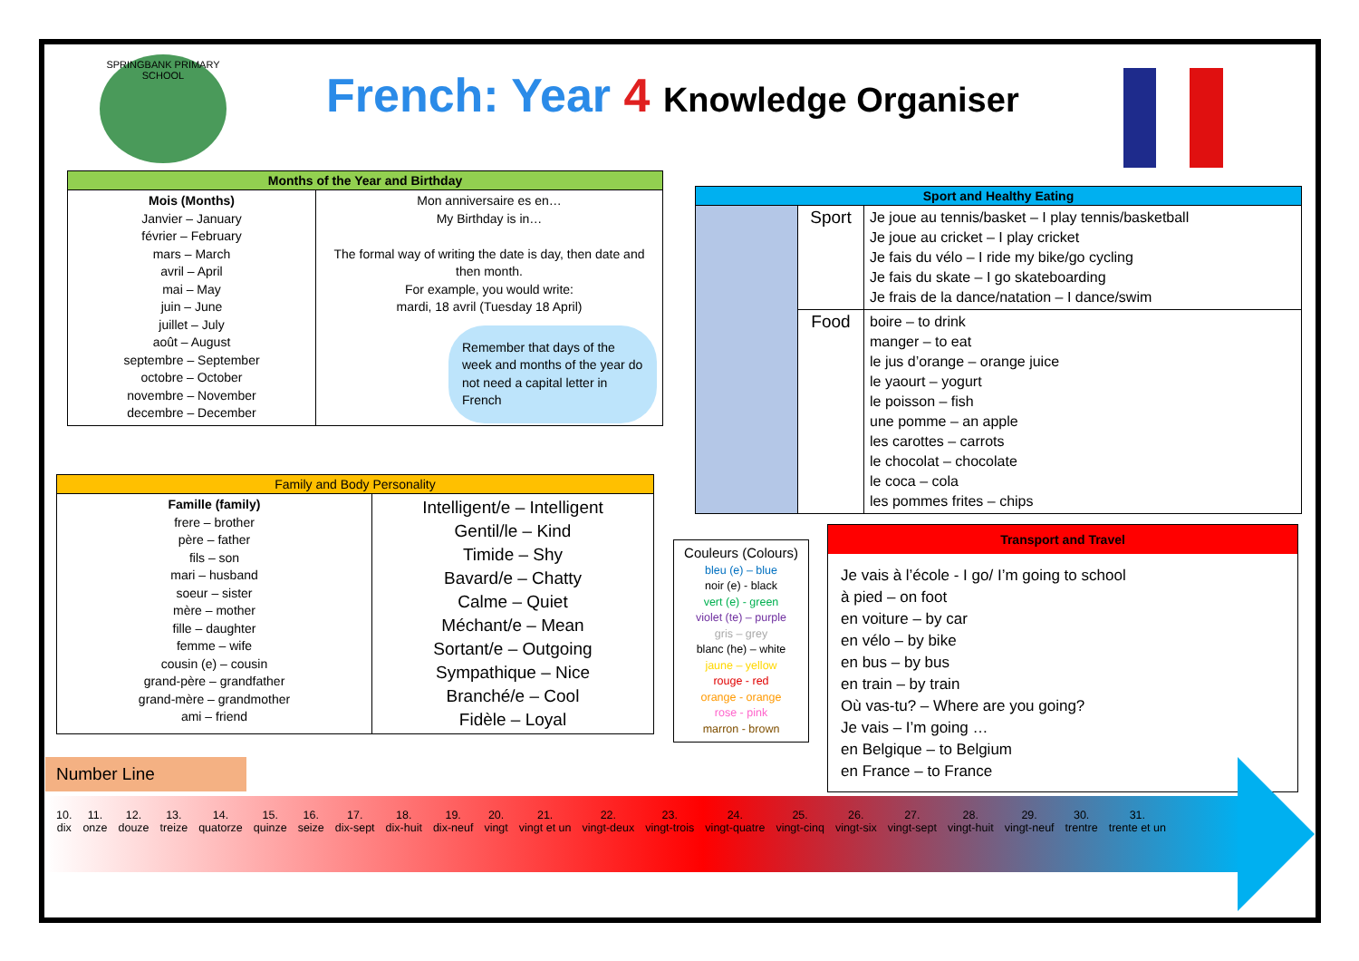SPRINGBANK PRIMARY SCHOOL
French: Year 4 Knowledge Organiser
| Months of the Year and Birthday | |
| --- | --- |
| Mois (Months) Janvier – January février – February mars – March avril – April mai – May juin – June juillet – July août – August septembre – September octobre – October novembre – November decembre – December | Mon anniversaire es en… My Birthday is in… The formal way of writing the date is day, then date and then month. For example, you would write: mardi, 18 avril (Tuesday 18 April) Remember that days of the week and months of the year do not need a capital letter in French |
| Sport and Healthy Eating | | |
| --- | --- | --- |
| | Sport | Je joue au tennis/basket – I play tennis/basketball Je joue au cricket – I play cricket Je fais du vélo – I ride my bike/go cycling Je fais du skate – I go skateboarding Je frais de la dance/natation – I dance/swim |
| | Food | boire – to drink manger – to eat le jus d’orange – orange juice le yaourt – yogurt le poisson – fish une pomme – an apple les carottes – carrots le chocolat – chocolate le coca – cola les pommes frites – chips |
| Family and Body Personality | |
| --- | --- |
| Famille (family) frere – brother père – father fils – son mari – husband soeur – sister mère – mother fille – daughter femme – wife cousin (e) – cousin grand-père – grandfather grand-mère – grandmother ami – friend | Intelligent/e – Intelligent Gentil/le – Kind Timide – Shy Bavard/e – Chatty Calme – Quiet Méchant/e – Mean Sortant/e – Outgoing Sympathique – Nice Branché/e – Cool Fidèle – Loyal |
Couleurs (Colours)
bleu (e) – blue
noir (e) - black
vert (e) - green
violet (te) – purple
gris – grey
blanc (he) – white
jaune – yellow
rouge - red
orange - orange
rose - pink
marron - brown
Transport and Travel
Je vais à l’école - I go/ I’m going to school
à pied – on foot
en voiture – by car
en vélo – by bike
en bus – by bus
en train – by train
Où vas-tu? – Where are you going?
Je vais – I’m going …
en Belgique – to Belgium
en France – to France
Number Line
| 10. dix | 11. onze | 12. douze | 13. treize | 14. quatorze | 15. quinze | 16. seize | 17. dix-sept | 18. dix-huit | 19. dix-neuf | 20. vingt | 21. vingt et un | 22. vingt-deux | 23. vingt-trois | 24. vingt-quatre | 25. vingt-cinq | 26. vingt-six | 27. vingt-sept | 28. vingt-huit | 29. vingt-neuf | 30. trentre | 31. trente et un |